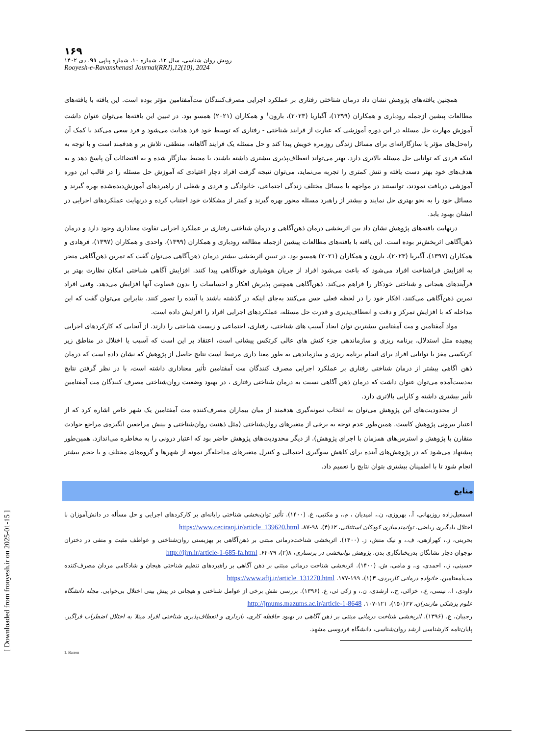۱۶۹
رویش روان شناسی، سال ۱۲، شماره ۱۰، شماره پیاپی ۹۱، دی ۱۴۰۲
Rooyesh-e-Ravanshenasi Journal(RRJ),12(10), 2024
همچنین یافته‌های پژوهش نشان داد درمان شناختی رفتاری بر عملکرد اجرایی مصرف‌کنندگان مت‌آمفتامین مؤثر بوده است. این یافته با یافته‌های مطالعات پیشین ازجمله رودباری و همکاران (۱۳۹۹)، آگباریا (۲۰۲۳)، بارون<sup>۱</sup> و همکاران (۲۰۲۱) همسو بود. در تبیین این یافته‌ها می‌توان عنوان داشت آموزش مهارت حل مسئله در این دوره آموزشی که عبارت از فرایند شناختی - رفتاری که توسط خود فرد هدایت می‌شود و فرد سعی می‌کند با کمک آن راه‌حل‌های مؤثر یا سازگارانه‌ای برای مسائل زندگی روزمره خویش پیدا کند و حل مسئله یک فرایند آگاهانه، منطقی، تلاش بر و هدفمند است و با توجه به اینکه فردی که توانایی حل مسئله بالاتری دارد، بهتر می‌تواند انعطاف‌پذیری بیشتری داشته باشند، با محیط سازگار شده و به اقتضائات آن پاسخ دهد و به هدف‌های خود بهتر دست یافته و تنش کمتری را تجربه می‌نماید، می‌توان نتیجه گرفت افراد دچار اعتیادی که آموزش حل مسئله را در قالب این دوره آموزشی دریافت نمودند، توانستند در مواجهه با مسائل مختلف زندگی اجتماعی، خانوادگی و فردی و شغلی از راهبردهای آموزش‌دیده‌شده بهره گیرند و مسائل خود را به نحو بهتری حل نمایند و بیشتر از راهبرد مسئله محور بهره گیرند و کمتر از مشکلات خود اجتناب کرده و درنهایت عملکردهای اجرایی در ایشان بهبود یابد.
درنهایت یافته‌های پژوهش نشان داد بین اثربخشی درمان ذهن‌آگاهی و درمان شناختی رفتاری بر عملکرد اجرایی تفاوت معناداری وجود دارد و درمان ذهن‌آگاهی اثربخش‌تر بوده است. این یافته با یافته‌های مطالعات پیشین ازجمله مطالعه رودباری و همکاران (۱۳۹۹)، واحدی و همکاران (۱۳۹۷)، فرهادی و همکاران (۱۳۹۷)، آگبریا (۲۰۲۳)، بارون و همکاران (۲۰۲۱) همسو بود. در تبیین اثربخشی بیشتر درمان ذهن‌آگاهی می‌توان گفت که تمرین ذهن‌آگاهی منجر به افزایش فراشناخت افراد می‌شود که باعث می‌شود افراد از جریان هوشیاری خودآگاهی پیدا کنند. افزایش آگاهی شناختی امکان نظارت بهتر بر فرآیندهای هیجانی و شناختی خودکار را فراهم می‌کند. ذهن‌آگاهی همچنین پذیرش افکار و احساسات را بدون قضاوت آنها افزایش می‌دهد. وقتی افراد تمرین ذهن‌آگاهی می‌کنند، افکار خود را در لحظه فعلی حس می‌کنند به‌جای اینکه در گذشته باشند یا آینده را تصور کنند. بنابراین می‌توان گفت که این مداخله که با افزایش تمرکز و دقت و انعطاف‌پذیری و قدرت حل مسئله، عملکردهای اجرایی افراد را افزایش داده است.
مواد آمفتامین و مت آمفتامین بیشترین توان ایجاد آسیب های شناختی، رفتاری، اجتماعی و زیست شناختی را دارند. از آنجایی که کارکردهای اجرایی پیچیده مثل استدلال، برنامه ریزی و سازماندهی جزء کنش های عالی کرتکس پیشانی است، اعتقاد بر این است که آسیب یا اختلال در مناطق زیر کرتکسی مغز با توانایی افراد برای انجام برنامه ریزی و سازماندهی به طور معنا داری مرتبط است نتایج حاصل از پژوهش که نشان داده است که درمان ذهن اگاهی بیشتر از درمان شناختی رفتاری بر عملکرد اجرایی مصرف کنندگان مت آمفتامین تأثیر معناداری داشته است، با در نظر گرفتن نتایج به‌دست‌آمده می‌توان عنوان داشت که درمان ذهن آگاهی نسبت به درمان شناختی رفتاری ، در بهبود وضعیت روان‌شناختی مصرف کنندگان مت آمفتامین تأثیر بیشتری داشته و کارایی بالاتری دارد.
از محدودیت‌های این پژوهش می‌توان به انتخاب نمونه‌گیری هدفمند از میان بیماران مصرف‌کننده مت آمفتامین یک شهر خاص اشاره کرد که از اعتبار بیرونی پژوهش کاست. همین‌طور عدم توجه به برخی از متغیرهای روان‌شناختی (مثل ذهنیت روان‌شناختی و بینش مراجعین انگیزه‌ی مراجع حوادث متقارن با پژوهش و استرس‌های همزمان با اجرای پژوهش). از دیگر محدودیت‌های پژوهش حاضر بود که اعتبار درونی را به مخاطره می‌اندازد. همین‌طور پیشنهاد می‌شود که در پژوهش‌های آینده برای کاهش سوگیری احتمالی و کنترل متغیرهای مداخله‌گر نمونه از شهرها و گروه‌های مختلف و با حجم بیشتر انجام شود تا با اطمینان بیشتری بتوان نتایج را تعمیم داد.
منابع
اسمعیل‌زاده روزبهانی، آ.، بهروزی، ن.، امیدیان ، م.، و مکتبی، غ. (۱۴۰۰). تأثیر توان‌بخشی شناختی رایانه‌ای بر کارکردهای اجرایی و حل مسأله در دانش‌آموزان با اختلال یادگیری ریاضی. توانمندسازی کودکان استثنائی، ۱۲(۴)، ۹۸-۸۷. https://www.ceciranj.ir/article_139620.html
بحرینی، ز.، کهرازهی، ف.، و نیک منش، ز. (۱۴۰۰). اثربخشی شناخت‌درمانی مبتنی بر ذهن‌آگاهی بر بهزیستی روان‌شناختی و عواطف مثبت و منفی در دختران نوجوان دچار نشانگان بدریختانگاری بدن. پژوهش توانبخشی در پرستاری، ۸(۲)، ۷۹-۶۴. http://ijrn.ir/article-1-685-fa.html
حسینی، ز.، احمدی، و.، و مامی، ش. (۱۴۰۰). اثربخشی شناخت درمانی مبتنی بر ذهن آگاهی بر راهبردهای تنظیم شناختی هیجان و شادکامی مردان مصرف‌کننده مت‌آمفتامین. خانواده درمانی کاربردی، ۳(۱)، ۱۹۹-۱۷۷. https://www.aftj.ir/article_131270.html
داودی، ا.، نیسی، ع.، خزائی، ح.، ارشدی، ن.، و زکی ئی، ع. (۱۳۹۶). بررسی نقش برخی از عوامل شناختی و هیجانی در پیش بینی اختلال بی‌خوابی. مجله دانشگاه علوم پزشکی مازندران، ۲۷(۱۵۰)، ۱۲۱-۱۰۷. http://jmums.mazums.ac.ir/article-1-8648
رجبیان، ع. (۱۳۹۶). اثربخشی شناخت درمانی مبتنی بر ذهن آگاهی در بهبود حافظه کاری، بازداری و انعطاف‌پذیری شناختی افراد مبتلا به اختلال اضطراب فراگیر. پایان‌نامه کارشناسی ارشد روان‌شناسی، دانشگاه فردوسی مشهد.
1. Barron
[ Downloaded from frooyesh.ir on 2025-01-15 ]